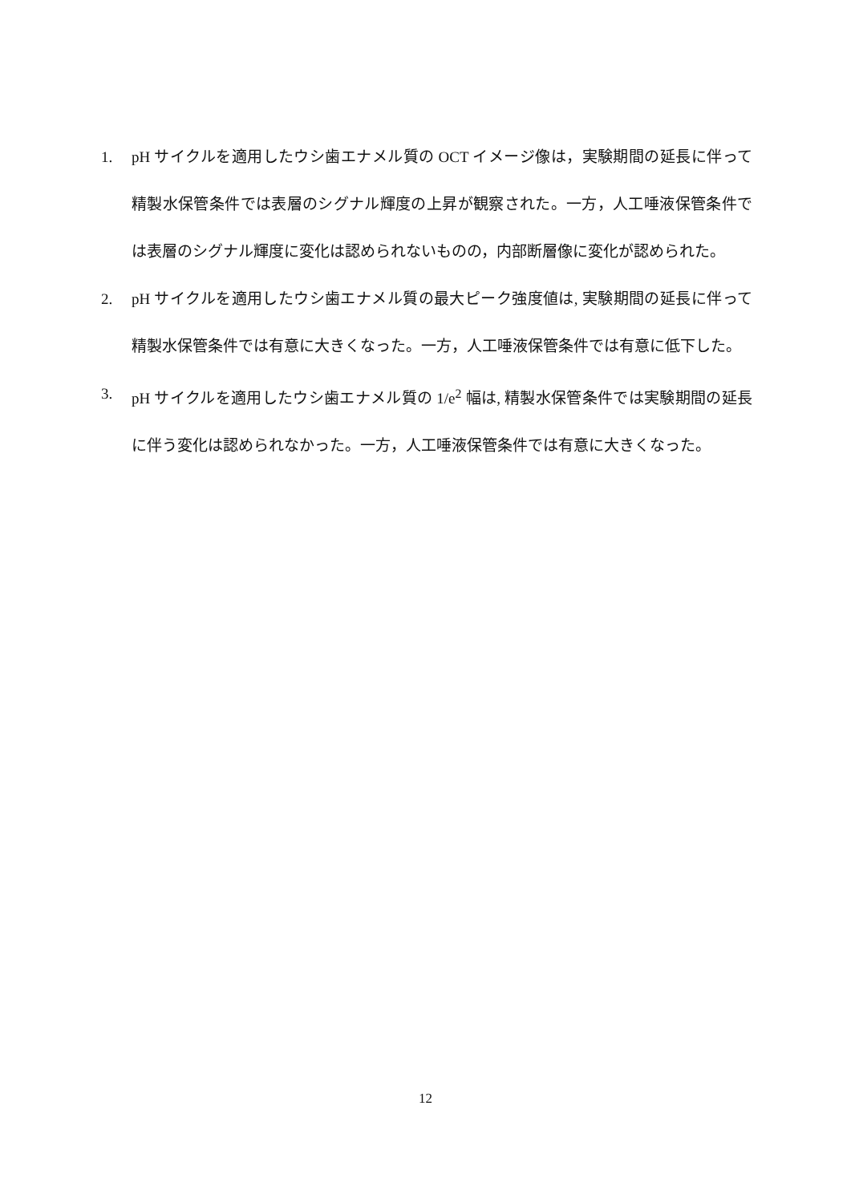1. pH サイクルを適用したウシ歯エナメル質の OCT イメージ像は，実験期間の延長に伴って精製水保管条件では表層のシグナル輝度の上昇が観察された。一方，人工唾液保管条件では表層のシグナル輝度に変化は認められないものの，内部断層像に変化が認められた。
2. pH サイクルを適用したウシ歯エナメル質の最大ピーク強度値は, 実験期間の延長に伴って精製水保管条件では有意に大きくなった。一方，人工唾液保管条件では有意に低下した。
3. pH サイクルを適用したウシ歯エナメル質の 1/e<sup>2</sup> 幅は, 精製水保管条件では実験期間の延長に伴う変化は認められなかった。一方，人工唾液保管条件では有意に大きくなった。
12